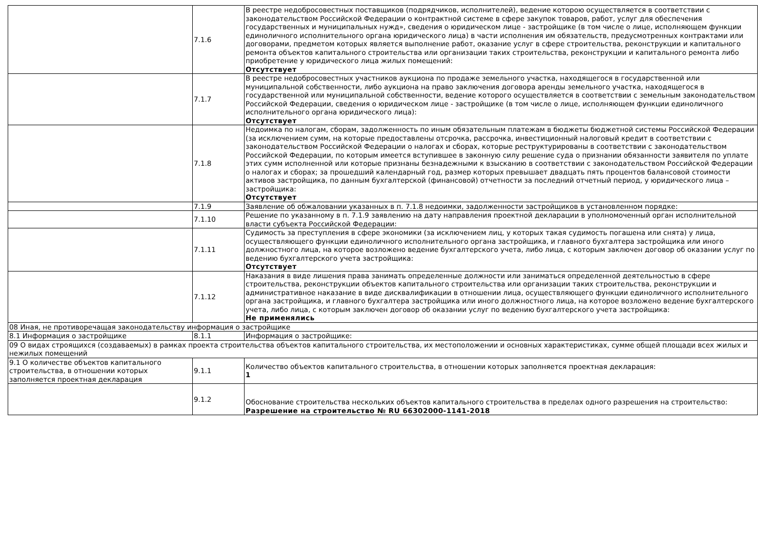| | 7.1.6 | В реестре недобросовестных поставщиков (подрядчиков, исполнителей), ведение которою осуществляется в соответствии с законодательством Российской Федерации о контрактной системе в сфере закупок товаров, работ, услуг для обеспечения государственных и муниципальных нужд», сведения о юридическом лице - застройщике (в том числе о лице, исполняющем функции единоличного исполнительного органа юридического лица) в части исполнения им обязательств, предусмотренных контрактами или договорами, предметом которых является выполнение работ, оказание услуг в сфере строительства, реконструкции и капитального ремонта объектов капитального строительства или организации таких строительства, реконструкции и капитального ремонта либо приобретение у юридического лица жилых помещений: Отсутствует |
| | 7.1.7 | В реестре недобросовестных участников аукциона по продаже земельного участка, находящегося в государственной или муниципальной собственности, либо аукциона на право заключения договора аренды земельного участка, находящегося в государственной или муниципальной собственности, ведение которого осуществляется в соответствии с земельным законодательством Российской Федерации, сведения о юридическом лице - застройщике (в том числе о лице, исполняющем функции единоличного исполнительного органа юридического лица): Отсутствует |
| | 7.1.8 | Недоимка по налогам, сборам, задолженность по иным обязательным платежам в бюджеты бюджетной системы Российской Федерации (за исключением сумм, на которые предоставлены отсрочка, рассрочка, инвестиционный налоговый кредит в соответствии с законодательством Российской Федерации о налогах и сборах, которые реструктурированы в соответствии с законодательством Российской Федерации, по которым имеется вступившее в законную силу решение суда о признании обязанности заявителя по уплате этих сумм исполненной или которые признаны безнадежными к взысканию в соответствии с законодательством Российской Федерации о налогах и сборах; за прошедший календарный год, размер которых превышает двадцать пять процентов балансовой стоимости активов застройщика, по данным бухгалтерской (финансовой) отчетности за последний отчетный период, у юридического лица – застройщика: Отсутствует |
| | 7.1.9 | Заявление об обжаловании указанных в п. 7.1.8 недоимки, задолженности застройщиков в установленном порядке: |
| | 7.1.10 | Решение по указанному в п. 7.1.9 заявлению на дату направления проектной декларации в уполномоченный орган исполнительной власти субъекта Российской Федерации: |
| | 7.1.11 | Судимость за преступления в сфере экономики (за исключением лиц, у которых такая судимость погашена или снята) у лица, осуществляющего функции единоличного исполнительного органа застройщика, и главного бухгалтера застройщика или иного должностного лица, на которое возложено ведение бухгалтерского учета, либо лица, с которым заключен договор об оказании услуг по ведению бухгалтерского учета застройщика: Отсутствует |
| | 7.1.12 | Наказания в виде лишения права занимать определенные должности или заниматься определенной деятельностью в сфере строительства, реконструкции объектов капитального строительства или организации таких строительства, реконструкции и административное наказание в виде дисквалификации в отношении лица, осуществляющего функции единоличного исполнительного органа застройщика, и главного бухгалтера застройщика или иного должностного лица, на которое возложено ведение бухгалтерского учета, либо лица, с которым заключен договор об оказании услуг по ведению бухгалтерского учета застройщика: Не применялись |
| 08 Иная, не противоречащая законодательству информация о застройщике | | |
| 8.1 Информация о застройщике | 8.1.1 | Информация о застройщике: |
| 09 О видах строящихся (создаваемых) в рамках проекта строительства объектов капитального строительства, их местоположении и основных характеристиках, сумме общей площади всех жилых и нежилых помещений | | |
| 9.1 О количестве объектов капитального строительства, в отношении которых заполняется проектная декларация | 9.1.1 | Количество объектов капитального строительства, в отношении которых заполняется проектная декларация: 1 |
| | 9.1.2 | Обоснование строительства нескольких объектов капитального строительства в пределах одного разрешения на строительство: Разрешение на строительство № RU 66302000-1141-2018 |